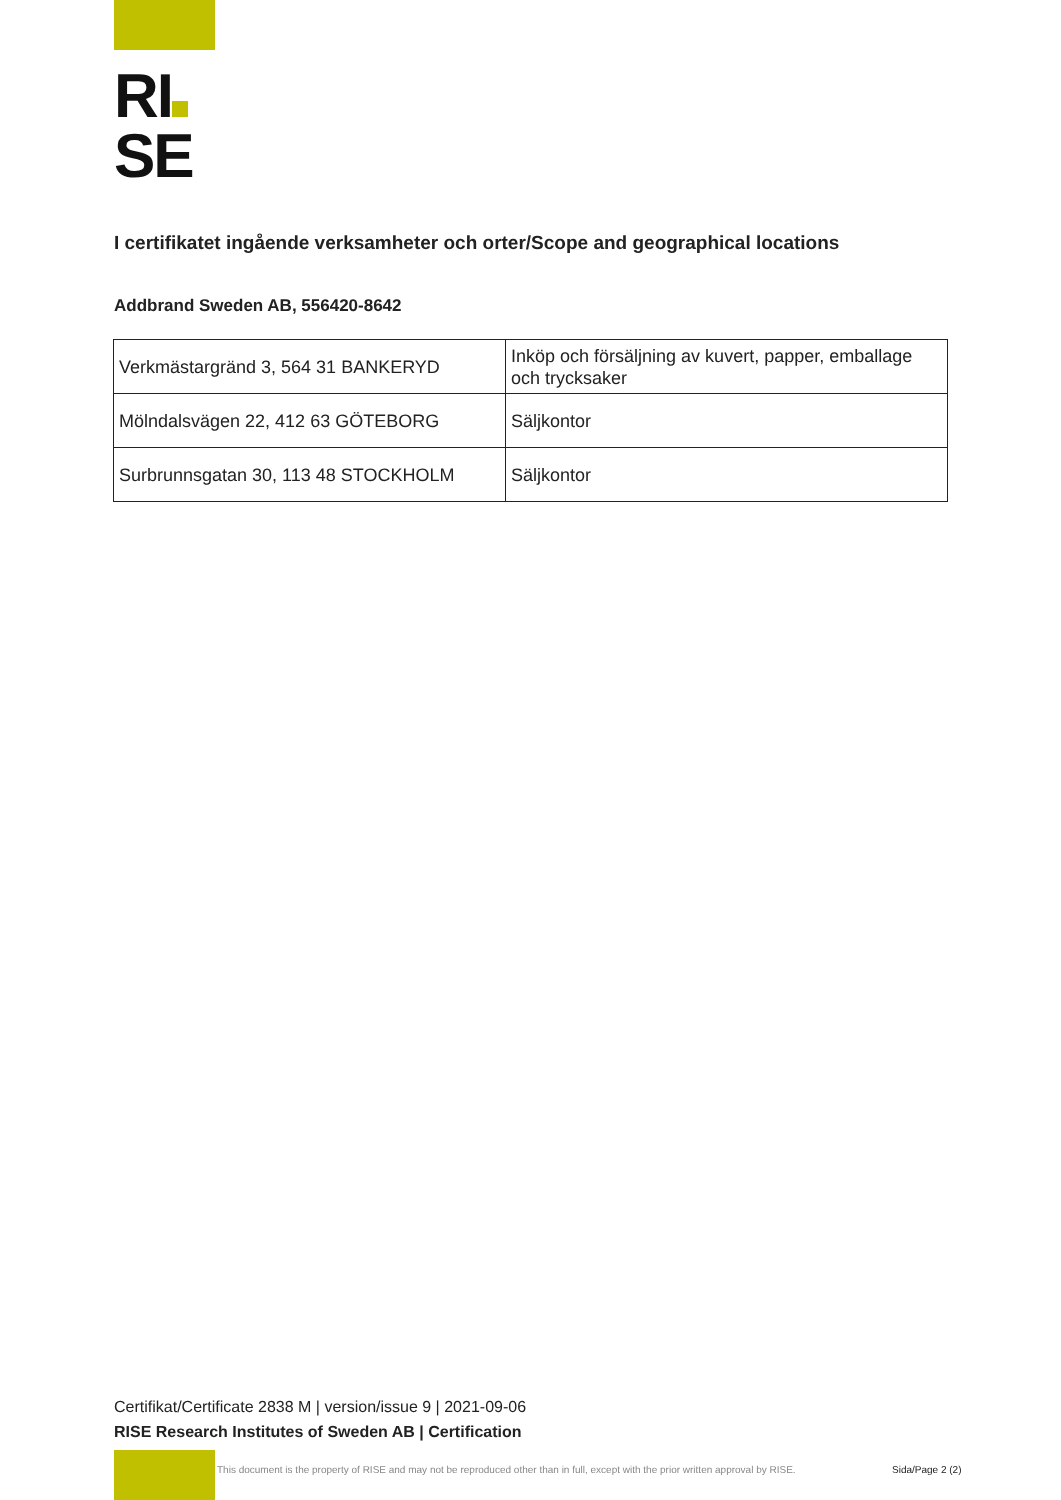RI
SE
I certifikatet ingående verksamheter och orter/Scope and geographical locations
Addbrand Sweden AB, 556420-8642
| Verkmästargränd 3, 564 31 BANKERYD | Inköp och försäljning av kuvert, papper, emballage och trycksaker |
| Mölndalsvägen 22, 412 63 GÖTEBORG | Säljkontor |
| Surbrunnsgatan 30, 113 48 STOCKHOLM | Säljkontor |
Certifikat/Certificate 2838 M | version/issue 9 | 2021-09-06
RISE Research Institutes of Sweden AB | Certification
This document is the property of RISE and may not be reproduced other than in full, except with the prior written approval by RISE.
Sida/Page 2 (2)